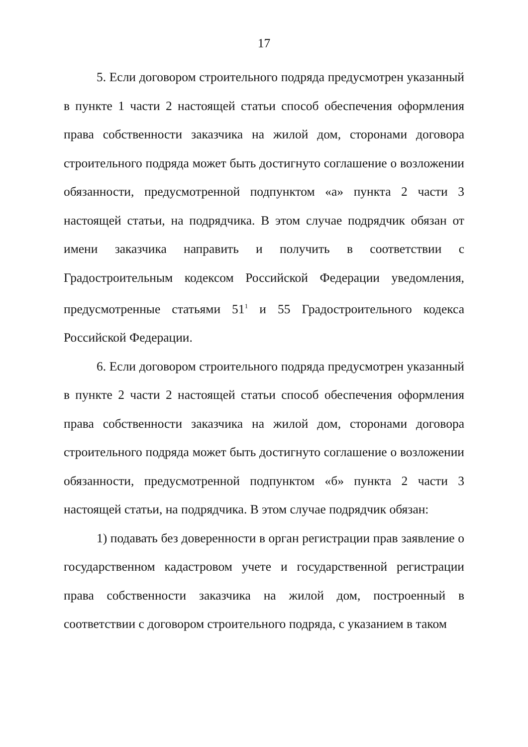17
5. Если договором строительного подряда предусмотрен указанный в пункте 1 части 2 настоящей статьи способ обеспечения оформления права собственности заказчика на жилой дом, сторонами договора строительного подряда может быть достигнуто соглашение о возложении обязанности, предусмотренной подпунктом «а» пункта 2 части 3 настоящей статьи, на подрядчика. В этом случае подрядчик обязан от имени заказчика направить и получить в соответствии с Градостроительным кодексом Российской Федерации уведомления, предусмотренные статьями 51<sup>1</sup> и 55 Градостроительного кодекса Российской Федерации.
6. Если договором строительного подряда предусмотрен указанный в пункте 2 части 2 настоящей статьи способ обеспечения оформления права собственности заказчика на жилой дом, сторонами договора строительного подряда может быть достигнуто соглашение о возложении обязанности, предусмотренной подпунктом «б» пункта 2 части 3 настоящей статьи, на подрядчика. В этом случае подрядчик обязан:
1) подавать без доверенности в орган регистрации прав заявление о государственном кадастровом учете и государственной регистрации права собственности заказчика на жилой дом, построенный в соответствии с договором строительного подряда, с указанием в таком